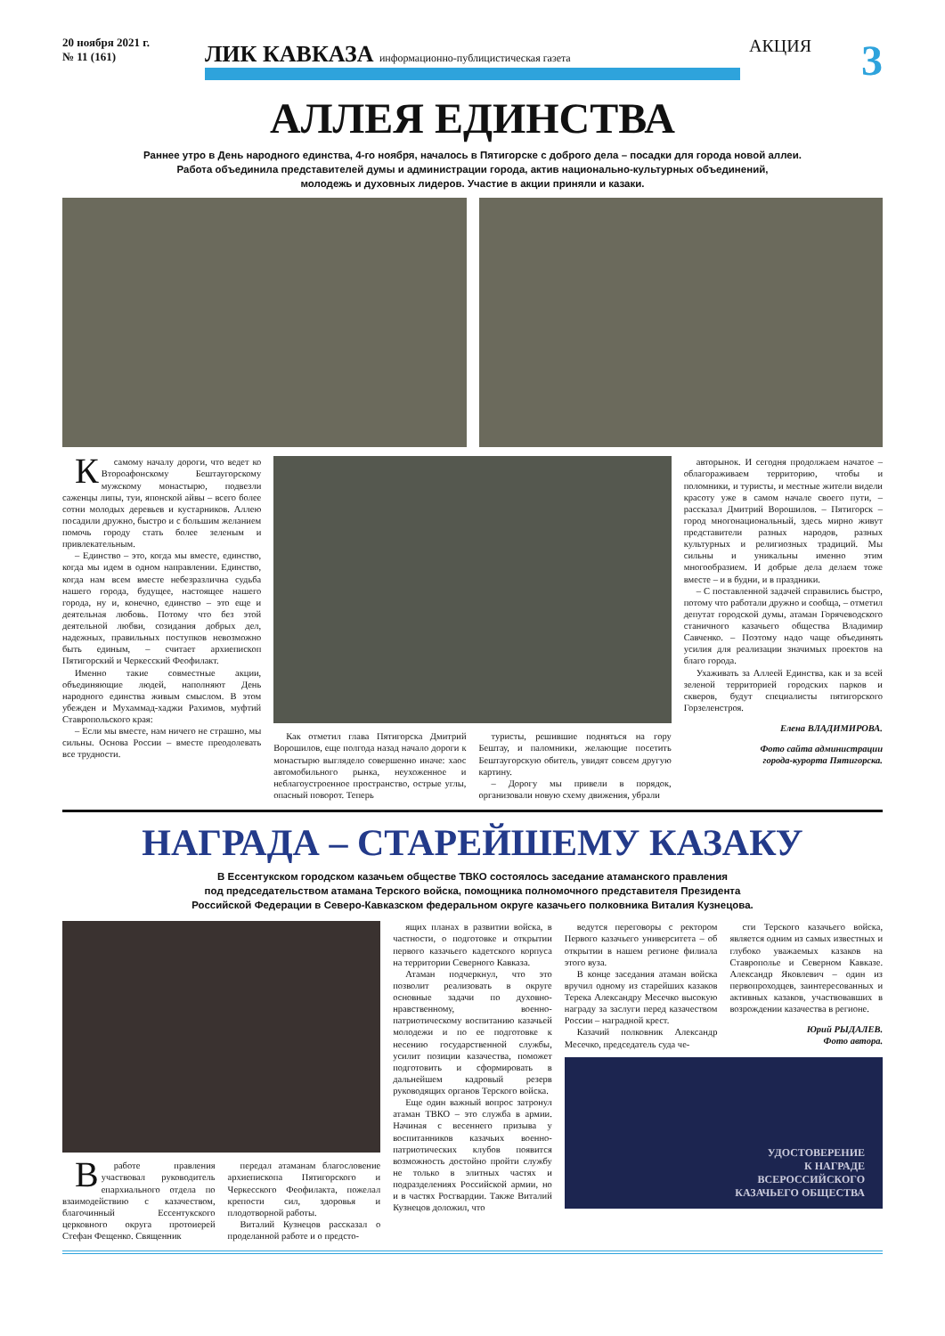20 ноября 2021 г.
№ 11 (161)
ЛИК КАВКАЗА информационно-публицистическая газета
АКЦИЯ
3
АЛЛЕЯ ЕДИНСТВА
Раннее утро в День народного единства, 4-го ноября, началось в Пятигорске с доброго дела – посадки для города новой аллеи.
Работа объединила представителей думы и администрации города, актив национально-культурных объединений,
молодежь и духовных лидеров. Участие в акции приняли и казаки.
Ксамому началу дороги, что ведет ко Второафонскому Бештаугорскому мужскому монастырю, подвезли саженцы липы, туи, японской айвы – всего более сотни молодых деревьев и кустарников. Аллею посадили дружно, быстро и с большим желанием помочь городу стать более зеленым и привлекательным.
– Единство – это, когда мы вместе, единство, когда мы идем в одном направлении. Единство, когда нам всем вместе небезразлична судьба нашего города, будущее, настоящее нашего города, ну и, конечно, единство – это еще и деятельная любовь. Потому что без этой деятельной любви, созидания добрых дел, надежных, правильных поступков невозможно быть единым, – считает архиепископ Пятигорский и Черкесский Феофилакт.
Именно такие совместные акции, объединяющие людей, наполняют День народного единства живым смыслом. В этом убежден и Мухаммад-хаджи Рахимов, муфтий Ставропольского края:
– Если мы вместе, нам ничего не страшно, мы сильны. Основа России – вместе преодолевать все трудности.
Как отметил глава Пятигорска Дмитрий Ворошилов, еще полгода назад начало дороги к монастырю выглядело совершенно иначе: хаос автомобильного рынка, неухоженное и неблагоустроенное пространство, острые углы, опасный поворот. Теперь
туристы, решившие подняться на гору Бештау, и паломники, желающие посетить Бештаугорскую обитель, увидят совсем другую картину.
– Дорогу мы привели в порядок, организовали новую схему движения, убрали
авторынок. И сегодня продолжаем начатое – облагораживаем территорию, чтобы и поломники, и туристы, и местные жители видели красоту уже в самом начале своего пути, – рассказал Дмитрий Ворошилов. – Пятигорск – город многонациональный, здесь мирно живут представители разных народов, разных культурных и религиозных традиций. Мы сильны и уникальны именно этим многообразием. И добрые дела делаем тоже вместе – и в будни, и в праздники.
– С поставленной задачей справились быстро, потому что работали дружно и сообща, – отметил депутат городской думы, атаман Горячеводского станичного казачьего общества Владимир Савченко. – Поэтому надо чаще объединять усилия для реализации значимых проектов на благо города.
Ухаживать за Аллеей Единства, как и за всей зеленой территорией городских парков и скверов, будут специалисты пятигорского Горзеленстроя.
Елена ВЛАДИМИРОВА.
Фото сайта администрации
города-курорта Пятигорска.
НАГРАДА – СТАРЕЙШЕМУ КАЗАКУ
В Ессентукском городском казачьем обществе ТВКО состоялось заседание атаманского правления
под председательством атамана Терского войска, помощника полномочного представителя Президента
Российской Федерации в Северо-Кавказском федеральном округе казачьего полковника Виталия Кузнецова.
Вработе правления участвовал руководитель епархиального отдела по взаимодействию с казачеством, благочинный Ессентукского церковного округа протоиерей Стефан Фещенко. Священник
передал атаманам благословение архиепископа Пятигорского и Черкесского Феофилакта, пожелал крепости сил, здоровья и плодотворной работы.
Виталий Кузнецов рассказал о проделанной работе и о предсто-
ящих планах в развитии войска, в частности, о подготовке и открытии первого казачьего кадетского корпуса на территории Северного Кавказа.
Атаман подчеркнул, что это позволит реализовать в округе основные задачи по духовно-нравственному, военно-патриотическому воспитанию казачьей молодежи и по ее подготовке к несению государственной службы, усилит позиции казачества, поможет подготовить и сформировать в дальнейшем кадровый резерв руководящих органов Терского войска.
Еще один важный вопрос затронул атаман ТВКО – это служба в армии. Начиная с весеннего призыва у воспитанников казачьих военно-патриотических клубов появится возможность достойно пройти службу не только в элитных частях и подразделениях Российской армии, но и в частях Росгвардии. Также Виталий Кузнецов доложил, что
ведутся переговоры с ректором Первого казачьего университета – об открытии в нашем регионе филиала этого вуза.
В конце заседания атаман войска вручил одному из старейших казаков Терека Александру Месечко высокую награду за заслуги перед казачеством России – наградной крест.
Казачий полковник Александр Месечко, председатель суда че-
сти Терского казачьего войска, является одним из самых известных и глубоко уважаемых казаков на Ставрополье и Северном Кавказе. Александр Яковлевич – один из первопроходцев, заинтересованных и активных казаков, участвовавших в возрождении казачества в регионе.
Юрий РЫДАЛЕВ.
Фото автора.
УДОСТОВЕРЕНИЕ
К НАГРАДЕ
ВСЕРОССИЙСКОГО
КАЗАЧЬЕГО ОБЩЕСТВА